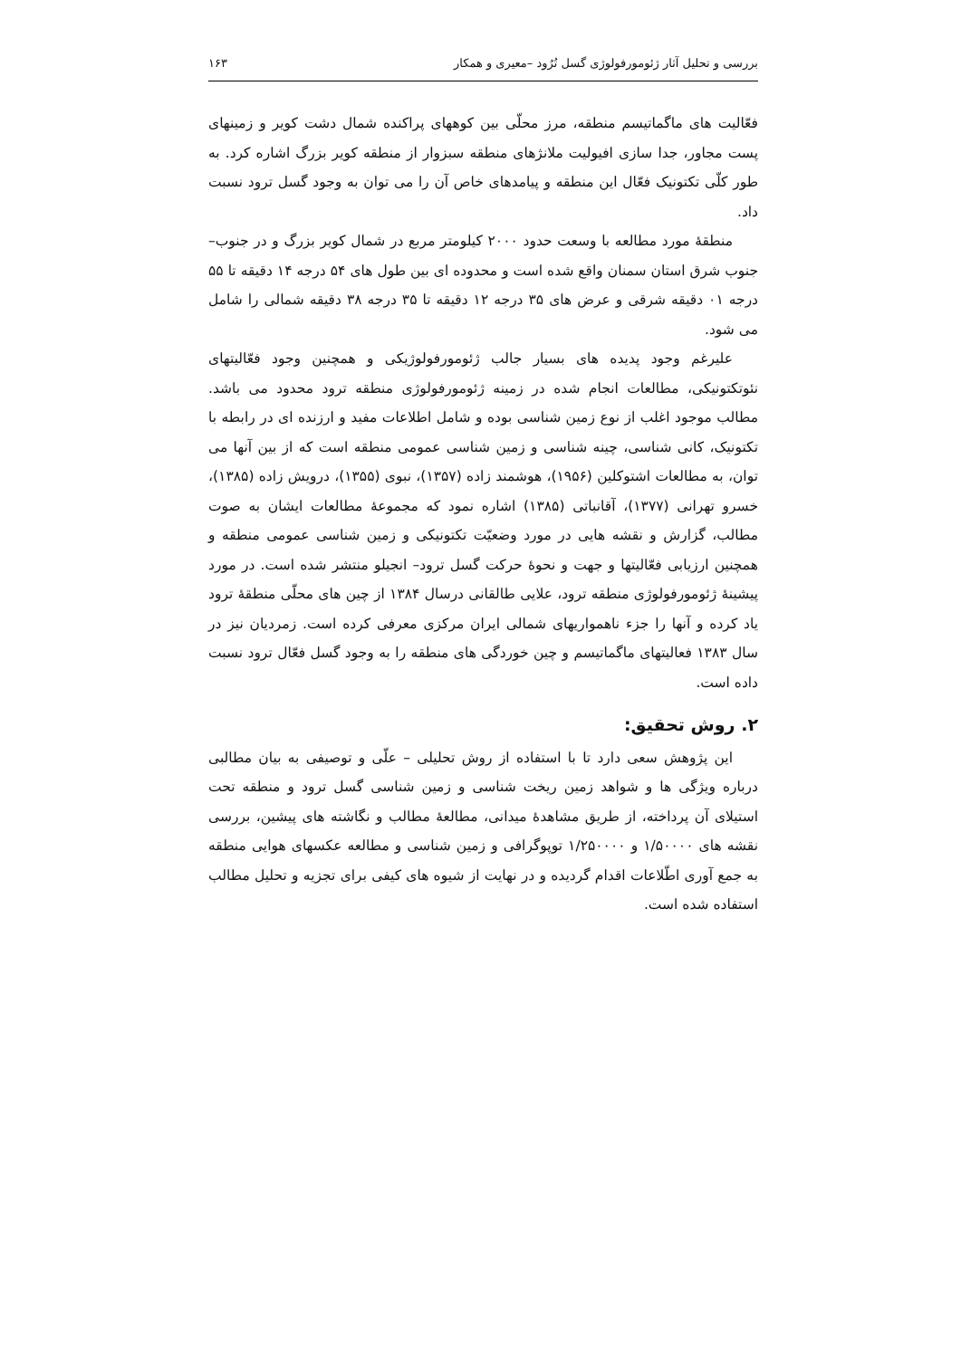بررسی و تحلیل آثار ژئومورفولوژی گسل تُرُود –معیری و همکار ۱۶۳
فعّالیت های ماگماتیسم منطقه، مرز محلّی بین کوههای پراکنده شمال دشت کویر و زمینهای پست مجاور، جدا سازی افیولیت ملانژهای منطقه سبزوار از منطقه کویر بزرگ اشاره کرد. به طور کلّی تکتونیک فعّال این منطقه و پیامدهای خاص آن را می توان به وجود گسل ترود نسبت داد.
منطقهٔ مورد مطالعه با وسعت حدود ۲۰۰۰ کیلومتر مربع در شمال کویر بزرگ و در جنوب–جنوب شرق استان سمنان واقع شده است و محدوده ای بین طول های ۵۴ درجه ۱۴ دقیقه تا ۵۵ درجه ۰۱ دقیقه شرقی و عرض های ۳۵ درجه ۱۲ دقیقه تا ۳۵ درجه ۳۸ دقیقه شمالی را شامل می شود.
علیرغم وجود پدیده های بسیار جالب ژئومورفولوژیکی و همچنین وجود فعّالیتهای نئوتکتونیکی، مطالعات انجام شده در زمینه ژئومورفولوژی منطقه ترود محدود می باشد. مطالب موجود اغلب از نوع زمین شناسی بوده و شامل اطلاعات مفید و ارزنده ای در رابطه با تکتونیک، کانی شناسی، چینه شناسی و زمین شناسی عمومی منطقه است که از بین آنها می توان، به مطالعات اشتوکلین (۱۹۵۶)، هوشمند زاده (۱۳۵۷)، نبوی (۱۳۵۵)، درویش زاده (۱۳۸۵)، خسرو تهرانی (۱۳۷۷)، آقانباتی (۱۳۸۵) اشاره نمود که مجموعهٔ مطالعات ایشان به صوت مطالب، گزارش و نقشه هایی در مورد وضعیّت تکتونیکی و زمین شناسی عمومی منطقه و همچنین ارزیابی فعّالیتها و جهت و نحوهٔ حرکت گسل ترود– انجیلو منتشر شده است. در مورد پیشینهٔ ژئومورفولوژی منطقه ترود، علایی طالقانی درسال ۱۳۸۴ از چین های محلّی منطقهٔ ترود یاد کرده و آنها را جزء ناهمواریهای شمالی ایران مرکزی معرفی کرده است. زمردیان نیز در سال ۱۳۸۳ فعالیتهای ماگماتیسم و چین خوردگی های منطقه را به وجود گسل فعّال ترود نسبت داده است.
۲. روش تحقیق:
این پژوهش سعی دارد تا با استفاده از روش تحلیلی – علّی و توصیفی به بیان مطالبی درباره ویژگی ها و شواهد زمین ریخت شناسی و زمین شناسی گسل ترود و منطقه تحت استیلای آن پرداخته، از طریق مشاهدهٔ میدانی، مطالعهٔ مطالب و نگاشته های پیشین، بررسی نقشه های ۱/۵۰۰۰۰ و ۱/۲۵۰۰۰۰ توپوگرافی و زمین شناسی و مطالعه عکسهای هوایی منطقه به جمع آوری اطّلاعات اقدام گردیده و در نهایت از شیوه های کیفی برای تجزیه و تحلیل مطالب استفاده شده است.